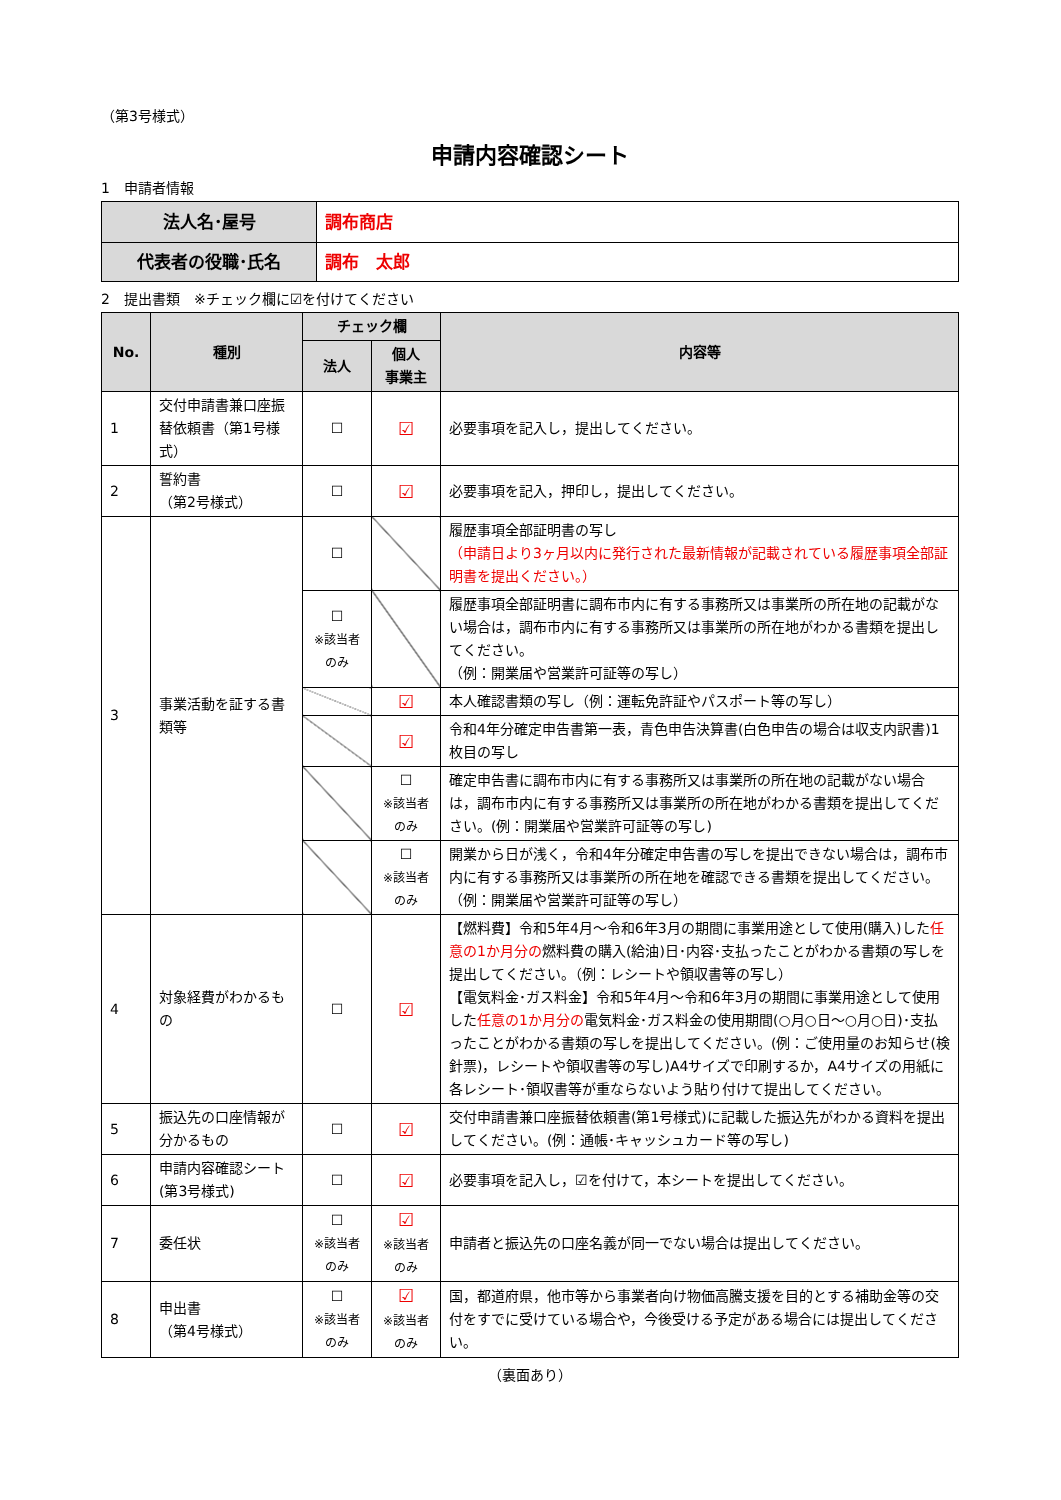（第3号様式）
申請内容確認シート
1　申請者情報
| 法人名･屋号 | 調布商店 |
| 代表者の役職･氏名 | 調布 太郎 |
2　提出書類　※チェック欄に☑を付けてください
| No. | 種別 | チェック欄 | | 内容等 |
| --- | --- | --- | --- | --- |
| | | 法人 | 個人 事業主 | |
| 1 | 交付申請書兼口座振替依頼書（第1号様式） | ☐ | ☑ | 必要事項を記入し，提出してください。 |
| 2 | 誓約書 （第2号様式） | ☐ | ☑ | 必要事項を記入，押印し，提出してください。 |
| 3 | 事業活動を証する書類等 | ☐ | | 履歴事項全部証明書の写し （申請日より3ヶ月以内に発行された最新情報が記載されている履歴事項全部証明書を提出ください。） |
| | | ☐ ※該当者のみ | | 履歴事項全部証明書に調布市内に有する事務所又は事業所の所在地の記載がない場合は，調布市内に有する事務所又は事業所の所在地がわかる書類を提出してください。 （例：開業届や営業許可証等の写し） |
| | | | ☑ | 本人確認書類の写し（例：運転免許証やパスポート等の写し） |
| | | | ☑ | 令和4年分確定申告書第一表，青色申告決算書(白色申告の場合は収支内訳書)1枚目の写し |
| | | | ☐ ※該当者のみ | 確定申告書に調布市内に有する事務所又は事業所の所在地の記載がない場合は，調布市内に有する事務所又は事業所の所在地がわかる書類を提出してください。(例：開業届や営業許可証等の写し) |
| | | | ☐ ※該当者のみ | 開業から日が浅く，令和4年分確定申告書の写しを提出できない場合は，調布市内に有する事務所又は事業所の所在地を確認できる書類を提出してください。 （例：開業届や営業許可証等の写し） |
| 4 | 対象経費がわかるもの | ☐ | ☑ | 【燃料費】令和5年4月～令和6年3月の期間に事業用途として使用(購入)した 任意の1か月分の 燃料費の購入(給油)日･内容･支払ったことがわかる書類の写しを提出してください。（例：レシートや領収書等の写し） 【電気料金･ガス料金】令和5年4月～令和6年3月の期間に事業用途として使用した 任意の1か月分の 電気料金･ガス料金の使用期間(○月○日～○月○日)･支払ったことがわかる書類の写しを提出してください。(例：ご使用量のお知らせ(検針票)，レシートや領収書等の写し)A4サイズで印刷するか，A4サイズの用紙に各レシート･領収書等が重ならないよう貼り付けて提出してください。 |
| 5 | 振込先の口座情報が分かるもの | ☐ | ☑ | 交付申請書兼口座振替依頼書(第1号様式)に記載した振込先がわかる資料を提出してください。(例：通帳･キャッシュカード等の写し) |
| 6 | 申請内容確認シート(第3号様式) | ☐ | ☑ | 必要事項を記入し，☑を付けて，本シートを提出してください。 |
| 7 | 委任状 | ☐ ※該当者のみ | ☑ ※該当者のみ | 申請者と振込先の口座名義が同一でない場合は提出してください。 |
| 8 | 申出書 （第4号様式） | ☐ ※該当者のみ | ☑ ※該当者のみ | 国，都道府県，他市等から事業者向け物価高騰支援を目的とする補助金等の交付をすでに受けている場合や，今後受ける予定がある場合には提出してください。 |
（裏面あり）